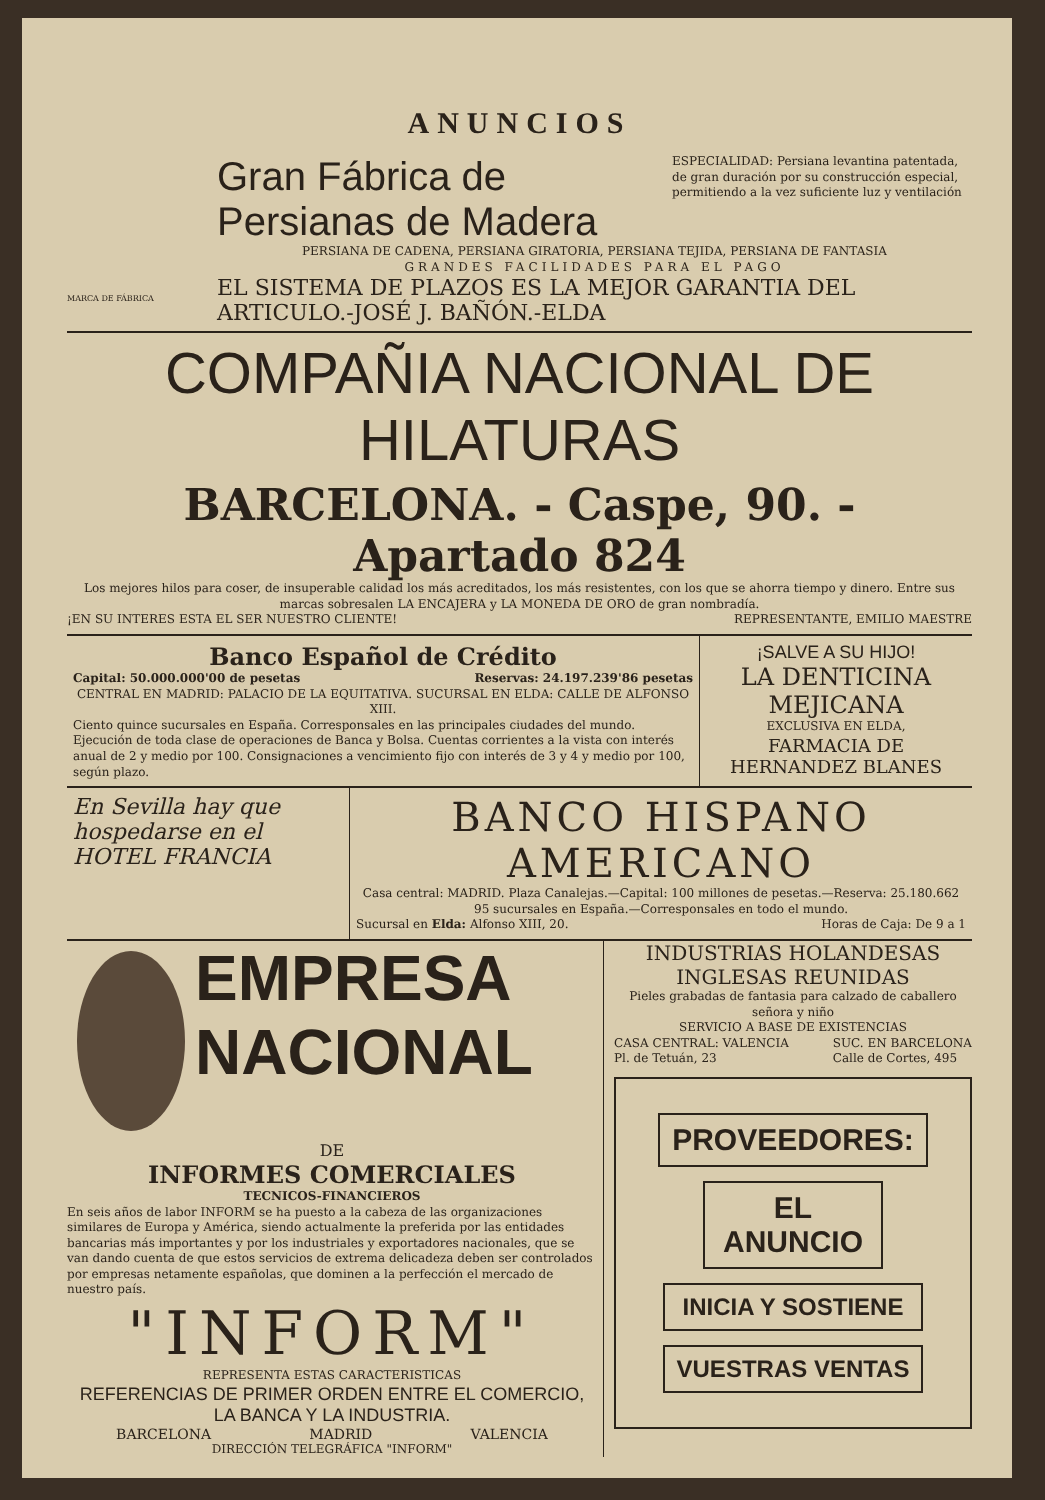ANUNCIOS
MARCA DE FÁBRICA
Gran Fábrica de Persianas de Madera
ESPECIALIDAD: Persiana levantina patentada, de gran duración por su construcción especial, permitiendo a la vez suficiente luz y ventilación
PERSIANA DE CADENA, PERSIANA GIRATORIA, PERSIANA TEJIDA, PERSIANA DE FANTASIA
GRANDES FACILIDADES PARA EL PAGO
EL SISTEMA DE PLAZOS ES LA MEJOR GARANTIA DEL ARTICULO.-JOSÉ J. BAÑÓN.-ELDA
COMPAÑIA NACIONAL DE HILATURAS
BARCELONA. - Caspe, 90. - Apartado 824
Los mejores hilos para coser, de insuperable calidad los más acreditados, los más resistentes, con los que se ahorra tiempo y dinero. Entre sus marcas sobresalen LA ENCAJERA y LA MONEDA DE ORO de gran nombradía.
¡EN SU INTERES ESTA EL SER NUESTRO CLIENTE! REPRESENTANTE, EMILIO MAESTRE
Banco Español de Crédito
Capital: 50.000.000'00 de pesetas Reservas: 24.197.239'86 pesetas
CENTRAL EN MADRID: PALACIO DE LA EQUITATIVA. SUCURSAL EN ELDA: CALLE DE ALFONSO XIII.
Ciento quince sucursales en España. Corresponsales en las principales ciudades del mundo. Ejecución de toda clase de operaciones de Banca y Bolsa. Cuentas corrientes a la vista con interés anual de 2 y medio por 100. Consignaciones a vencimiento fijo con interés de 3 y 4 y medio por 100, según plazo.
¡SALVE A SU HIJO!
LA DENTICINA MEJICANA
EXCLUSIVA EN ELDA,
FARMACIA DE HERNANDEZ BLANES
En Sevilla hay que hospedarse en el HOTEL FRANCIA
BANCO HISPANO AMERICANO
Casa central: MADRID. Plaza Canalejas.—Capital: 100 millones de pesetas.—Reserva: 25.180.662
95 sucursales en España.—Corresponsales en todo el mundo.
Sucursal en Elda: Alfonso XIII, 20. Horas de Caja: De 9 a 1
EMPRESA NACIONAL
DE
INFORMES COMERCIALES
TECNICOS-FINANCIEROS
En seis años de labor INFORM se ha puesto a la cabeza de las organizaciones similares de Europa y América, siendo actualmente la preferida por las entidades bancarias más importantes y por los industriales y exportadores nacionales, que se van dando cuenta de que estos servicios de extrema delicadeza deben ser controlados por empresas netamente españolas, que dominen a la perfección el mercado de nuestro país.
"INFORM"
REPRESENTA ESTAS CARACTERISTICAS
REFERENCIAS DE PRIMER ORDEN ENTRE EL COMERCIO, LA BANCA Y LA INDUSTRIA.
BARCELONA MADRID VALENCIA
DIRECCIÓN TELEGRÁFICA "INFORM"
INDUSTRIAS HOLANDESAS INGLESAS REUNIDAS
Pieles grabadas de fantasia para calzado de caballero señora y niño
SERVICIO A BASE DE EXISTENCIAS
CASA CENTRAL: VALENCIA
Pl. de Tetuán, 23 SUC. EN BARCELONA
Calle de Cortes, 495
PROVEEDORES:
EL ANUNCIO
INICIA Y SOSTIENE
VUESTRAS VENTAS